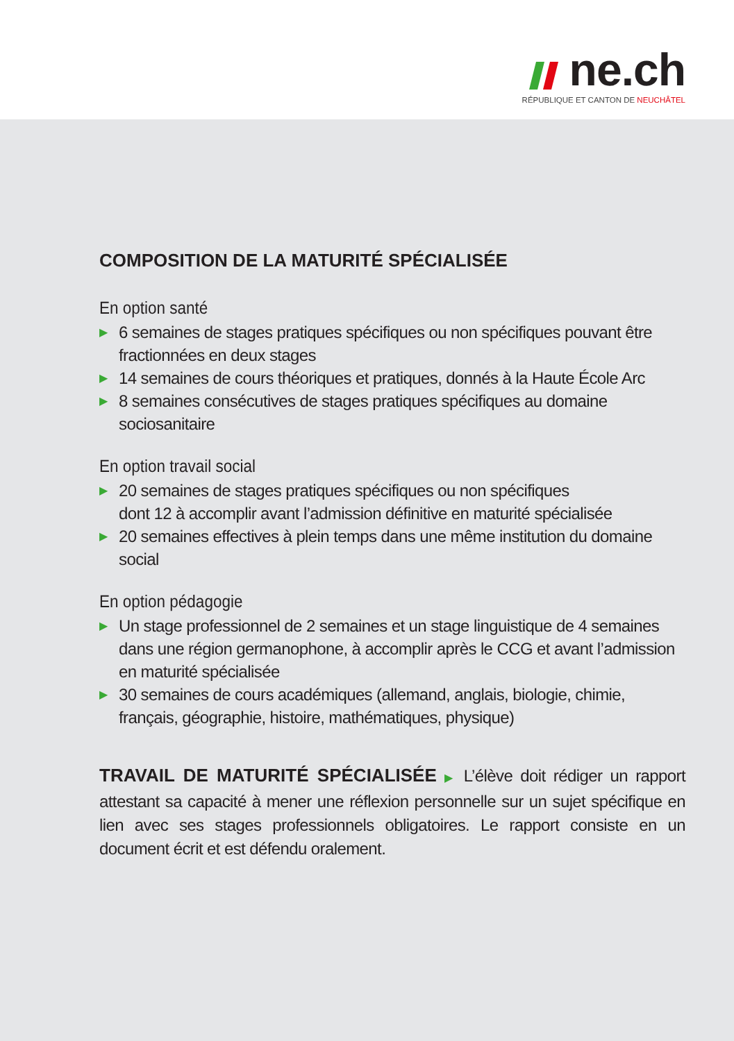ne.ch
RÉPUBLIQUE ET CANTON DE NEUCHÂTEL
COMPOSITION DE LA MATURITÉ SPÉCIALISÉE
En option santé
▶ 6 semaines de stages pratiques spécifiques ou non spécifiques pouvant être fractionnées en deux stages
▶ 14 semaines de cours théoriques et pratiques, donnés à la Haute École Arc
▶ 8 semaines consécutives de stages pratiques spécifiques au domaine sociosanitaire
En option travail social
▶ 20 semaines de stages pratiques spécifiques ou non spécifiques
dont 12 à accomplir avant l’admission définitive en maturité spécialisée
▶ 20 semaines effectives à plein temps dans une même institution du domaine social
En option pédagogie
▶ Un stage professionnel de 2 semaines et un stage linguistique de 4 semaines dans une région germanophone, à accomplir après le CCG et avant l’admission en maturité spécialisée
▶ 30 semaines de cours académiques (allemand, anglais, biologie, chimie, français, géographie, histoire, mathématiques, physique)
TRAVAIL DE MATURITÉ SPÉCIALISÉE ▶ L’élève doit rédiger un rapport attestant sa capacité à mener une réflexion personnelle sur un sujet spécifique en lien avec ses stages professionnels obligatoires. Le rapport consiste en un document écrit et est défendu oralement.